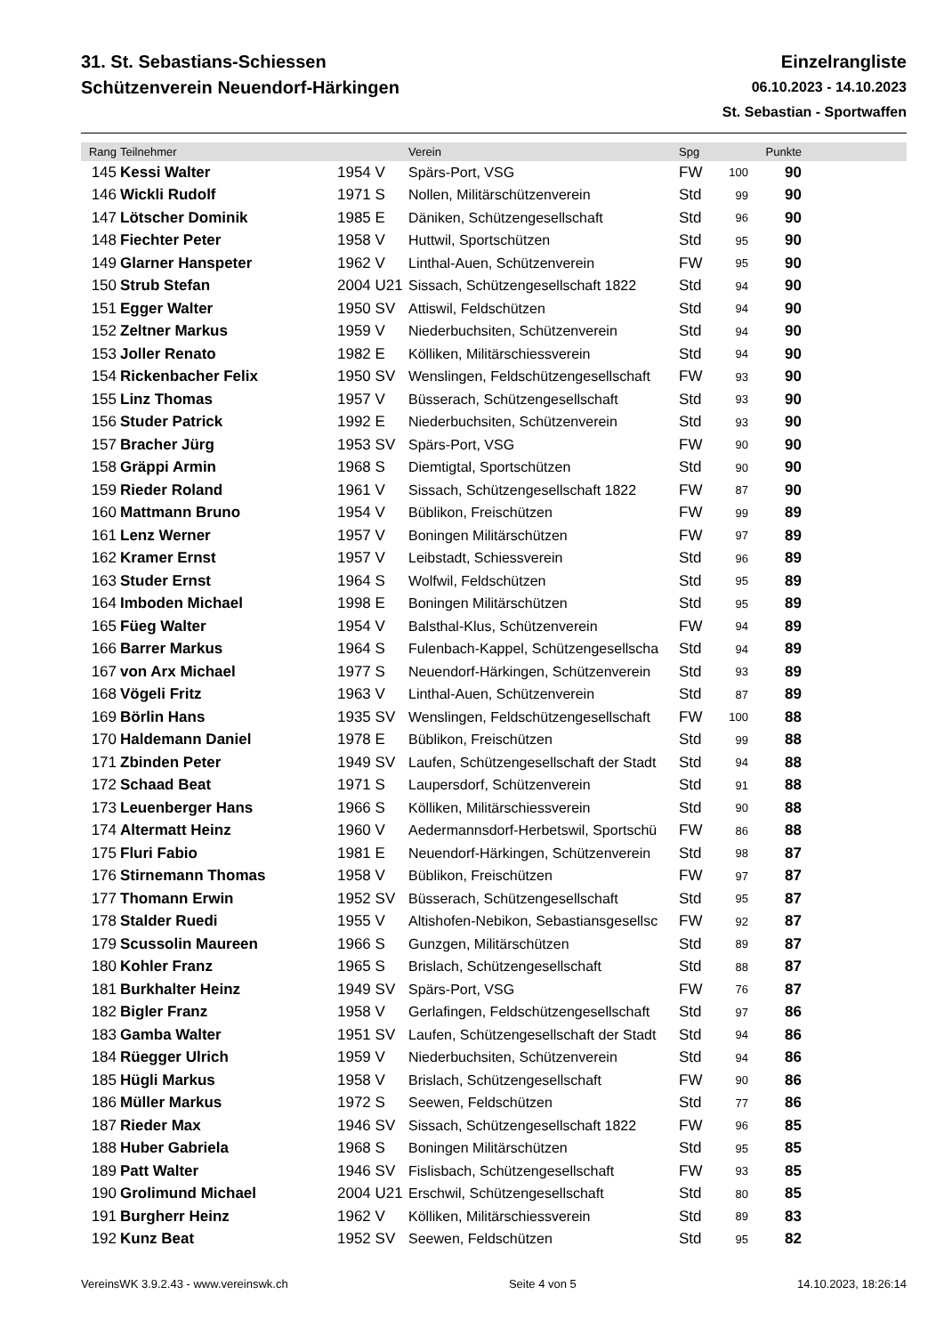31. St. Sebastians-Schiessen
Schützenverein Neuendorf-Härkingen
Einzelrangliste
06.10.2023 - 14.10.2023
St. Sebastian - Sportwaffen
| Rang | Teilnehmer | | Verein | Spg | | Punkte | |
| --- | --- | --- | --- | --- | --- | --- | --- |
| 145 | Kessi Walter | 1954 V | Spärs-Port, VSG | FW | 100 | 90 | |
| 146 | Wickli Rudolf | 1971 S | Nollen, Militärschützenverein | Std | 99 | 90 | |
| 147 | Lötscher Dominik | 1985 E | Däniken, Schützengesellschaft | Std | 96 | 90 | |
| 148 | Fiechter Peter | 1958 V | Huttwil, Sportschützen | Std | 95 | 90 | |
| 149 | Glarner Hanspeter | 1962 V | Linthal-Auen, Schützenverein | FW | 95 | 90 | |
| 150 | Strub Stefan | 2004 U21 | Sissach, Schützengesellschaft 1822 | Std | 94 | 90 | |
| 151 | Egger Walter | 1950 SV | Attiswil, Feldschützen | Std | 94 | 90 | |
| 152 | Zeltner Markus | 1959 V | Niederbuchsiten, Schützenverein | Std | 94 | 90 | |
| 153 | Joller Renato | 1982 E | Kölliken, Militärschiessverein | Std | 94 | 90 | |
| 154 | Rickenbacher Felix | 1950 SV | Wenslingen, Feldschützengesellschaft | FW | 93 | 90 | |
| 155 | Linz Thomas | 1957 V | Büsserach, Schützengesellschaft | Std | 93 | 90 | |
| 156 | Studer Patrick | 1992 E | Niederbuchsiten, Schützenverein | Std | 93 | 90 | |
| 157 | Bracher Jürg | 1953 SV | Spärs-Port, VSG | FW | 90 | 90 | |
| 158 | Gräppi Armin | 1968 S | Diemtigtal, Sportschützen | Std | 90 | 90 | |
| 159 | Rieder Roland | 1961 V | Sissach, Schützengesellschaft 1822 | FW | 87 | 90 | |
| 160 | Mattmann Bruno | 1954 V | Büblikon, Freischützen | FW | 99 | 89 | |
| 161 | Lenz Werner | 1957 V | Boningen Militärschützen | FW | 97 | 89 | |
| 162 | Kramer Ernst | 1957 V | Leibstadt, Schiessverein | Std | 96 | 89 | |
| 163 | Studer Ernst | 1964 S | Wolfwil, Feldschützen | Std | 95 | 89 | |
| 164 | Imboden Michael | 1998 E | Boningen Militärschützen | Std | 95 | 89 | |
| 165 | Füeg Walter | 1954 V | Balsthal-Klus, Schützenverein | FW | 94 | 89 | |
| 166 | Barrer Markus | 1964 S | Fulenbach-Kappel, Schützengesellscha | Std | 94 | 89 | |
| 167 | von Arx Michael | 1977 S | Neuendorf-Härkingen, Schützenverein | Std | 93 | 89 | |
| 168 | Vögeli Fritz | 1963 V | Linthal-Auen, Schützenverein | Std | 87 | 89 | |
| 169 | Börlin Hans | 1935 SV | Wenslingen, Feldschützengesellschaft | FW | 100 | 88 | |
| 170 | Haldemann Daniel | 1978 E | Büblikon, Freischützen | Std | 99 | 88 | |
| 171 | Zbinden Peter | 1949 SV | Laufen, Schützengesellschaft der Stadt | Std | 94 | 88 | |
| 172 | Schaad Beat | 1971 S | Laupersdorf, Schützenverein | Std | 91 | 88 | |
| 173 | Leuenberger Hans | 1966 S | Kölliken, Militärschiessverein | Std | 90 | 88 | |
| 174 | Altermatt Heinz | 1960 V | Aedermannsdorf-Herbetswil, Sportschü | FW | 86 | 88 | |
| 175 | Fluri Fabio | 1981 E | Neuendorf-Härkingen, Schützenverein | Std | 98 | 87 | |
| 176 | Stirnemann Thomas | 1958 V | Büblikon, Freischützen | FW | 97 | 87 | |
| 177 | Thomann Erwin | 1952 SV | Büsserach, Schützengesellschaft | Std | 95 | 87 | |
| 178 | Stalder Ruedi | 1955 V | Altishofen-Nebikon, Sebastiansgesellsc | FW | 92 | 87 | |
| 179 | Scussolin Maureen | 1966 S | Gunzgen, Militärschützen | Std | 89 | 87 | |
| 180 | Kohler Franz | 1965 S | Brislach, Schützengesellschaft | Std | 88 | 87 | |
| 181 | Burkhalter Heinz | 1949 SV | Spärs-Port, VSG | FW | 76 | 87 | |
| 182 | Bigler Franz | 1958 V | Gerlafingen, Feldschützengesellschaft | Std | 97 | 86 | |
| 183 | Gamba Walter | 1951 SV | Laufen, Schützengesellschaft der Stadt | Std | 94 | 86 | |
| 184 | Rüegger Ulrich | 1959 V | Niederbuchsiten, Schützenverein | Std | 94 | 86 | |
| 185 | Hügli Markus | 1958 V | Brislach, Schützengesellschaft | FW | 90 | 86 | |
| 186 | Müller Markus | 1972 S | Seewen, Feldschützen | Std | 77 | 86 | |
| 187 | Rieder Max | 1946 SV | Sissach, Schützengesellschaft 1822 | FW | 96 | 85 | |
| 188 | Huber Gabriela | 1968 S | Boningen Militärschützen | Std | 95 | 85 | |
| 189 | Patt Walter | 1946 SV | Fislisbach, Schützengesellschaft | FW | 93 | 85 | |
| 190 | Grolimund Michael | 2004 U21 | Erschwil, Schützengesellschaft | Std | 80 | 85 | |
| 191 | Burgherr Heinz | 1962 V | Kölliken, Militärschiessverein | Std | 89 | 83 | |
| 192 | Kunz Beat | 1952 SV | Seewen, Feldschützen | Std | 95 | 82 | |
VereinsWK 3.9.2.43 - www.vereinswk.ch Seite 4 von 5 14.10.2023, 18:26:14